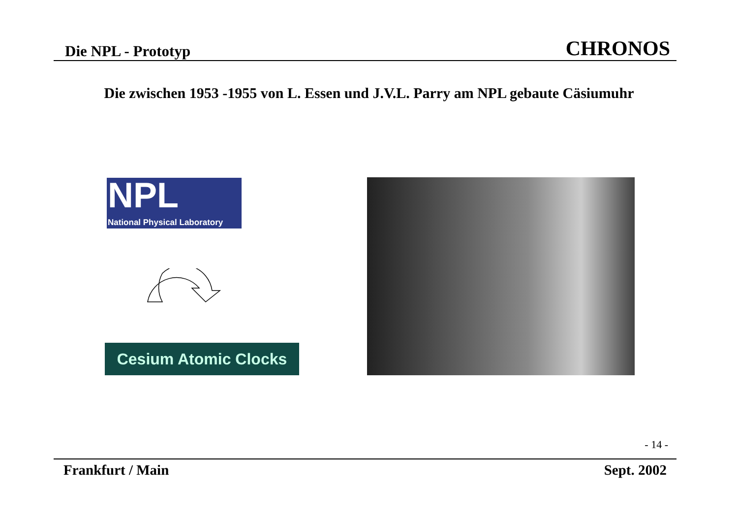Die NPL - Prototyp CHRONOS
Die zwischen 1953 -1955 von L. Essen und J.V.L. Parry am NPL gebaute Cäsiumuhr
NPL
National Physical Laboratory
Cesium Atomic Clocks
- 14 -
Frankfurt / Main Sept. 2002